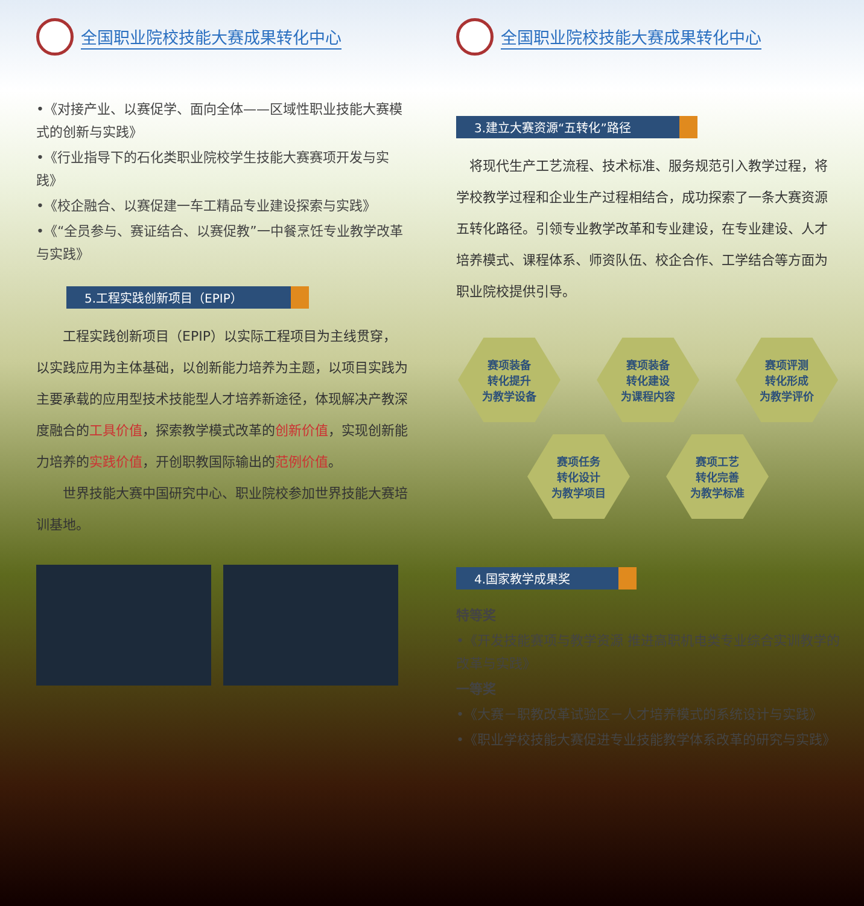全国职业院校技能大赛成果转化中心
•《对接产业、以赛促学、面向全体——区域性职业技能大赛模式的创新与实践》
•《行业指导下的石化类职业院校学生技能大赛赛项开发与实践》
•《校企融合、以赛促建一车工精品专业建设探索与实践》
•《“全员参与、赛证结合、以赛促教”一中餐烹饪专业教学改革与实践》
5.工程实践创新项目（EPIP）
　　工程实践创新项目（EPIP）以实际工程项目为主线贯穿，以实践应用为主体基础，以创新能力培养为主题，以项目实践为主要承载的应用型技术技能型人才培养新途径，体现解决产教深度融合的工具价值，探索教学模式改革的创新价值，实现创新能力培养的实践价值，开创职教国际输出的范例价值。
　　世界技能大赛中国研究中心、职业院校参加世界技能大赛培训基地。
全国职业院校技能大赛成果转化中心
3.建立大赛资源“五转化”路径
　将现代生产工艺流程、技术标准、服务规范引入教学过程，将学校教学过程和企业生产过程相结合，成功探索了一条大赛资源五转化路径。引领专业教学改革和专业建设，在专业建设、人才培养模式、课程体系、师资队伍、校企合作、工学结合等方面为职业院校提供引导。
赛项装备
转化提升
为教学设备
赛项装备
转化建设
为课程内容
赛项评测
转化形成
为教学评价
赛项任务
转化设计
为教学项目
赛项工艺
转化完善
为教学标准
4.国家教学成果奖
特等奖
•《开发技能赛项与教学资源 推进高职机电类专业综合实训教学的改革与实践》
一等奖
•《大赛－职教改革试验区－人才培养模式的系统设计与实践》
•《职业学校技能大赛促进专业技能教学体系改革的研究与实践》